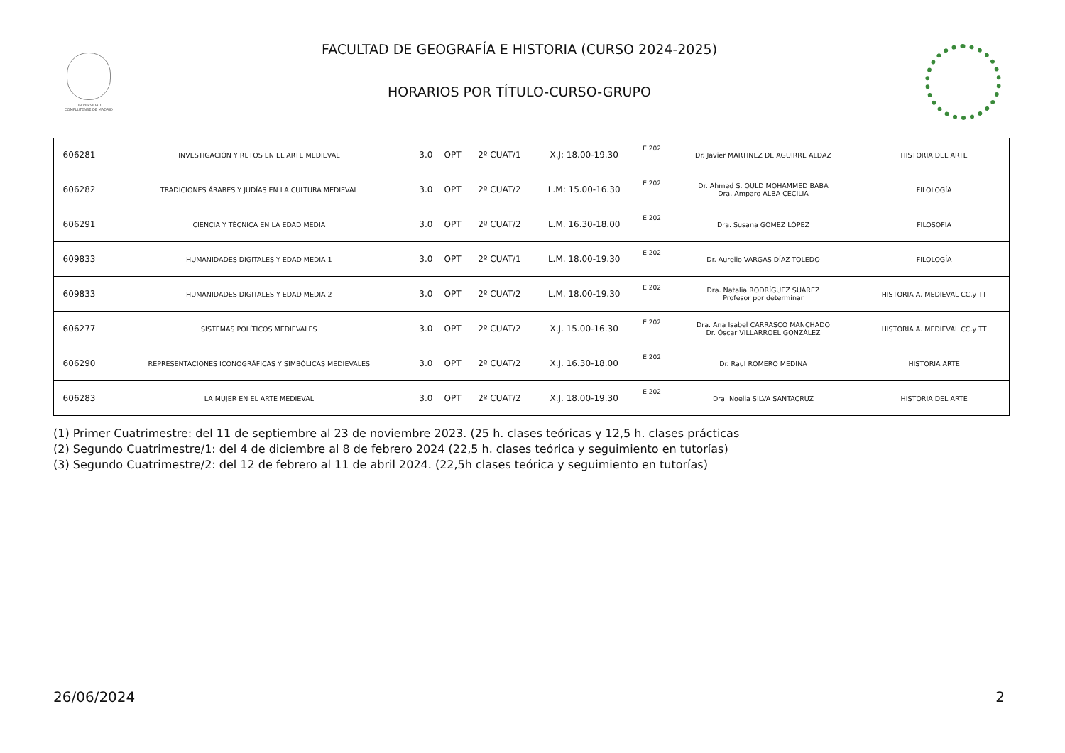UNIVERSIDAD COMPLUTENSE DE MADRID
FACULTAD DE GEOGRAFÍA E HISTORIA (CURSO 2024-2025)
HORARIOS POR TÍTULO-CURSO-GRUPO
| 606281 | INVESTIGACIÓN Y RETOS EN EL ARTE MEDIEVAL | 3.0 | OPT | 2º CUAT/1 | X.J: 18.00-19.30 | E 202 | Dr. Javier MARTINEZ DE AGUIRRE ALDAZ | HISTORIA DEL ARTE |
| 606282 | TRADICIONES ÁRABES Y JUDÍAS EN LA CULTURA MEDIEVAL | 3.0 | OPT | 2º CUAT/2 | L.M: 15.00-16.30 | E 202 | Dr. Ahmed S. OULD MOHAMMED BABA Dra. Amparo ALBA CECILIA | FILOLOGÍA |
| 606291 | CIENCIA Y TÉCNICA EN LA EDAD MEDIA | 3.0 | OPT | 2º CUAT/2 | L.M. 16.30-18.00 | E 202 | Dra. Susana GÓMEZ LÓPEZ | FILOSOFIA |
| 609833 | HUMANIDADES DIGITALES Y EDAD MEDIA 1 | 3.0 | OPT | 2º CUAT/1 | L.M. 18.00-19.30 | E 202 | Dr. Aurelio VARGAS DÍAZ-TOLEDO | FILOLOGÍA |
| 609833 | HUMANIDADES DIGITALES Y EDAD MEDIA 2 | 3.0 | OPT | 2º CUAT/2 | L.M. 18.00-19.30 | E 202 | Dra. Natalia RODRÍGUEZ SUÁREZ Profesor por determinar | HISTORIA A. MEDIEVAL CC.y TT |
| 606277 | SISTEMAS POLÍTICOS MEDIEVALES | 3.0 | OPT | 2º CUAT/2 | X.J. 15.00-16.30 | E 202 | Dra. Ana Isabel CARRASCO MANCHADO Dr. Óscar VILLARROEL GONZÁLEZ | HISTORIA A. MEDIEVAL CC.y TT |
| 606290 | REPRESENTACIONES ICONOGRÁFICAS Y SIMBÓLICAS MEDIEVALES | 3.0 | OPT | 2º CUAT/2 | X.J. 16.30-18.00 | E 202 | Dr. Raul ROMERO MEDINA | HISTORIA ARTE |
| 606283 | LA MUJER EN EL ARTE MEDIEVAL | 3.0 | OPT | 2º CUAT/2 | X.J. 18.00-19.30 | E 202 | Dra. Noelia SILVA SANTACRUZ | HISTORIA DEL ARTE |
(1) Primer Cuatrimestre: del 11 de septiembre al 23 de noviembre 2023. (25 h. clases teóricas y 12,5 h. clases prácticas
(2) Segundo Cuatrimestre/1: del 4 de diciembre al 8 de febrero 2024 (22,5 h. clases teórica y seguimiento en tutorías)
(3) Segundo Cuatrimestre/2: del 12 de febrero al 11 de abril 2024. (22,5h clases teórica y seguimiento en tutorías)
26/06/2024 2